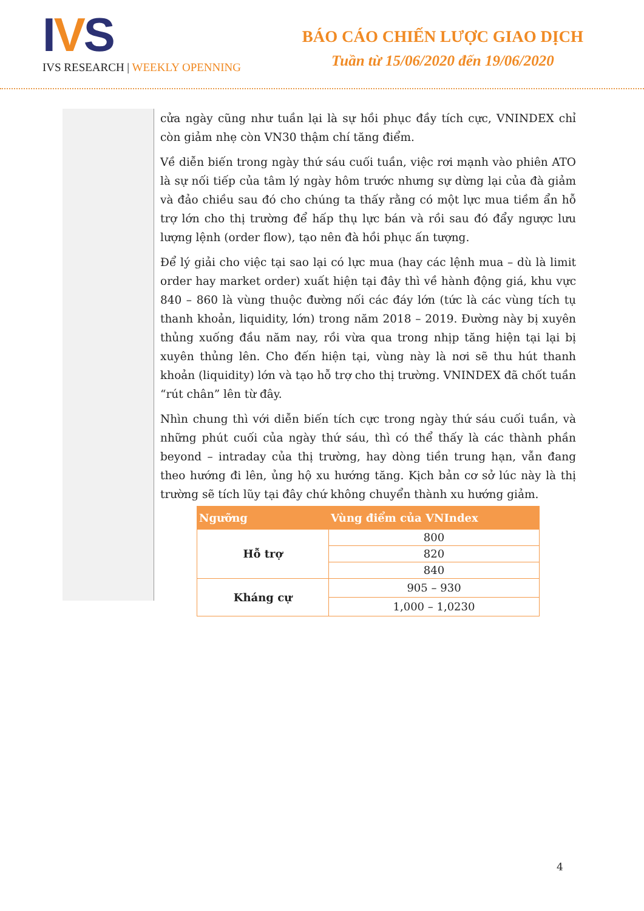IVS
IVS RESEARCH | WEEKLY OPENNING
BÁO CÁO CHIẾN LƯỢC GIAO DỊCH
Tuần từ 15/06/2020 đến 19/06/2020
cửa ngày cũng như tuần lại là sự hồi phục đầy tích cực, VNINDEX chỉ còn giảm nhẹ còn VN30 thậm chí tăng điểm.
Về diễn biến trong ngày thứ sáu cuối tuần, việc rơi mạnh vào phiên ATO là sự nối tiếp của tâm lý ngày hôm trước nhưng sự dừng lại của đà giảm và đảo chiều sau đó cho chúng ta thấy rằng có một lực mua tiềm ẩn hỗ trợ lớn cho thị trường để hấp thụ lực bán và rồi sau đó đẩy ngược lưu lượng lệnh (order flow), tạo nên đà hồi phục ấn tượng.
Để lý giải cho việc tại sao lại có lực mua (hay các lệnh mua – dù là limit order hay market order) xuất hiện tại đây thì về hành động giá, khu vực 840 – 860 là vùng thuộc đường nối các đáy lớn (tức là các vùng tích tụ thanh khoản, liquidity, lớn) trong năm 2018 – 2019. Đường này bị xuyên thủng xuống đầu năm nay, rồi vừa qua trong nhịp tăng hiện tại lại bị xuyên thủng lên. Cho đến hiện tại, vùng này là nơi sẽ thu hút thanh khoản (liquidity) lớn và tạo hỗ trợ cho thị trường. VNINDEX đã chốt tuần “rút chân” lên từ đây.
Nhìn chung thì với diễn biến tích cực trong ngày thứ sáu cuối tuần, và những phút cuối của ngày thứ sáu, thì có thể thấy là các thành phần beyond – intraday của thị trường, hay dòng tiền trung hạn, vẫn đang theo hướng đi lên, ủng hộ xu hướng tăng. Kịch bản cơ sở lúc này là thị trường sẽ tích lũy tại đây chứ không chuyển thành xu hướng giảm.
| Ngưỡng | Vùng điểm của VNIndex |
| --- | --- |
| Hỗ trợ | 800 |
| | 820 |
| | 840 |
| Kháng cự | 905 – 930 |
| | 1,000 – 1,0230 |
4